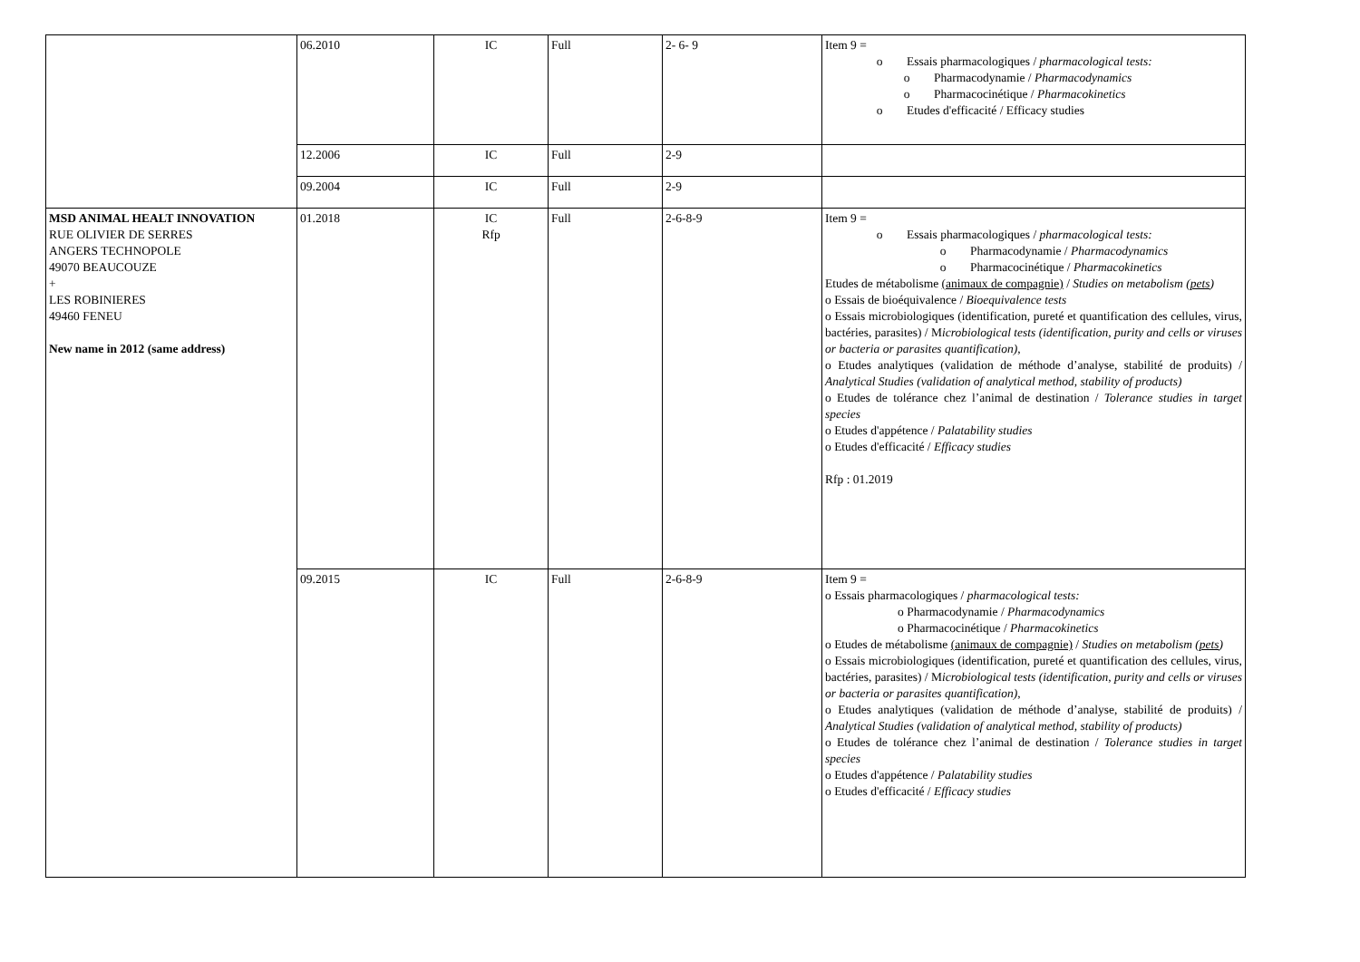| | 06.2010 | IC | Full | 2- 6- 9 | Item 9 = o Essais pharmacologiques / pharmacological tests: o Pharmacodynamie / Pharmacodynamics o Pharmacocinétique / Pharmacokinetics o Etudes d'efficacité / Efficacy studies |
| | 12.2006 | IC | Full | 2-9 | |
| | 09.2004 | IC | Full | 2-9 | |
| MSD ANIMAL HEALT INNOVATION RUE OLIVIER DE SERRES ANGERS TECHNOPOLE 49070 BEAUCOUZE + LES ROBINIERES 49460 FENEU New name in 2012 (same address) | 01.2018 | IC Rfp | Full | 2-6-8-9 | Item 9 = o Essais pharmacologiques / pharmacological tests: o Pharmacodynamie / Pharmacodynamics o Pharmacocinétique / Pharmacokinetics Etudes de métabolisme (animaux de compagnie) / Studies on metabolism ( pets ) o Essais de bioéquivalence / Bioequivalence tests o Essais microbiologiques (identification, pureté et quantification des cellules, virus, bactéries, parasites) / M icrobiological tests (identification, purity and cells or viruses or bacteria or parasites quantification), o Etudes analytiques (validation de méthode d’analyse, stabilité de produits) / Analytical Studies (validation of analytical method, stability of products) o Etudes de tolérance chez l’animal de destination / Tolerance studies in target species o Etudes d'appétence / Palatability studies o Etudes d'efficacité / Efficacy studies Rfp : 01.2019 |
| | 09.2015 | IC | Full | 2-6-8-9 | Item 9 = o Essais pharmacologiques / pharmacological tests: o Pharmacodynamie / Pharmacodynamics o Pharmacocinétique / Pharmacokinetics o Etudes de métabolisme (animaux de compagnie) / Studies on metabolism ( pets ) o Essais microbiologiques (identification, pureté et quantification des cellules, virus, bactéries, parasites) / M icrobiological tests (identification, purity and cells or viruses or bacteria or parasites quantification), o Etudes analytiques (validation de méthode d’analyse, stabilité de produits) / Analytical Studies (validation of analytical method, stability of products) o Etudes de tolérance chez l’animal de destination / Tolerance studies in target species o Etudes d'appétence / Palatability studies o Etudes d'efficacité / Efficacy studies |